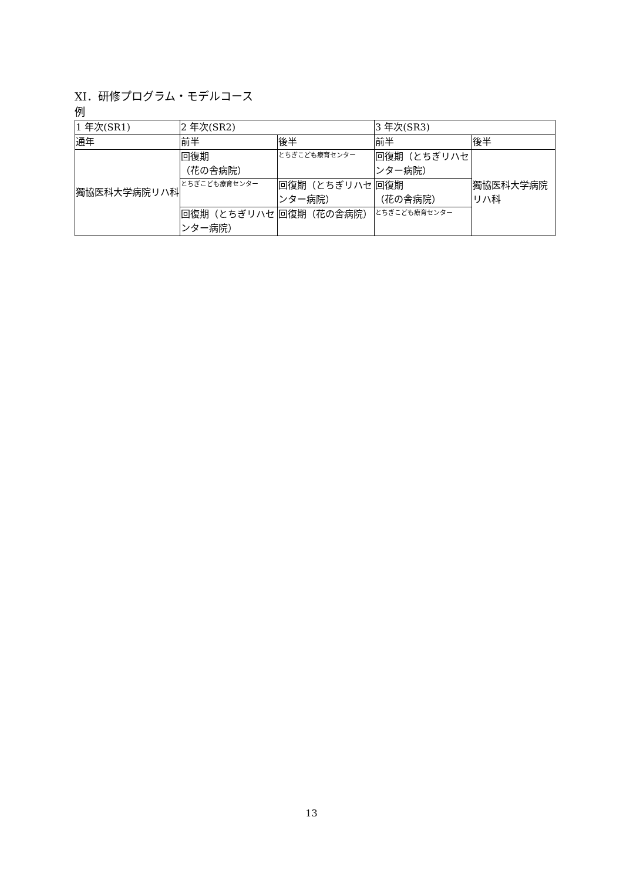XI．研修プログラム・モデルコース
例
| 1 年次(SR1) | 2 年次(SR2) | | 3 年次(SR3) | |
| 通年 | 前半 | 後半 | 前半 | 後半 |
| 獨協医科大学病院リハ科 | 回復期 （花の舎病院） | とちぎこども療育センター | 回復期（とちぎリハセンター病院） | 獨協医科大学病院リハ科 |
| | とちぎこども療育センター | 回復期（とちぎリハセンター病院） | 回復期 （花の舎病院） | |
| | 回復期（とちぎリハセンター病院） | 回復期（花の舎病院） | とちぎこども療育センター | |
13